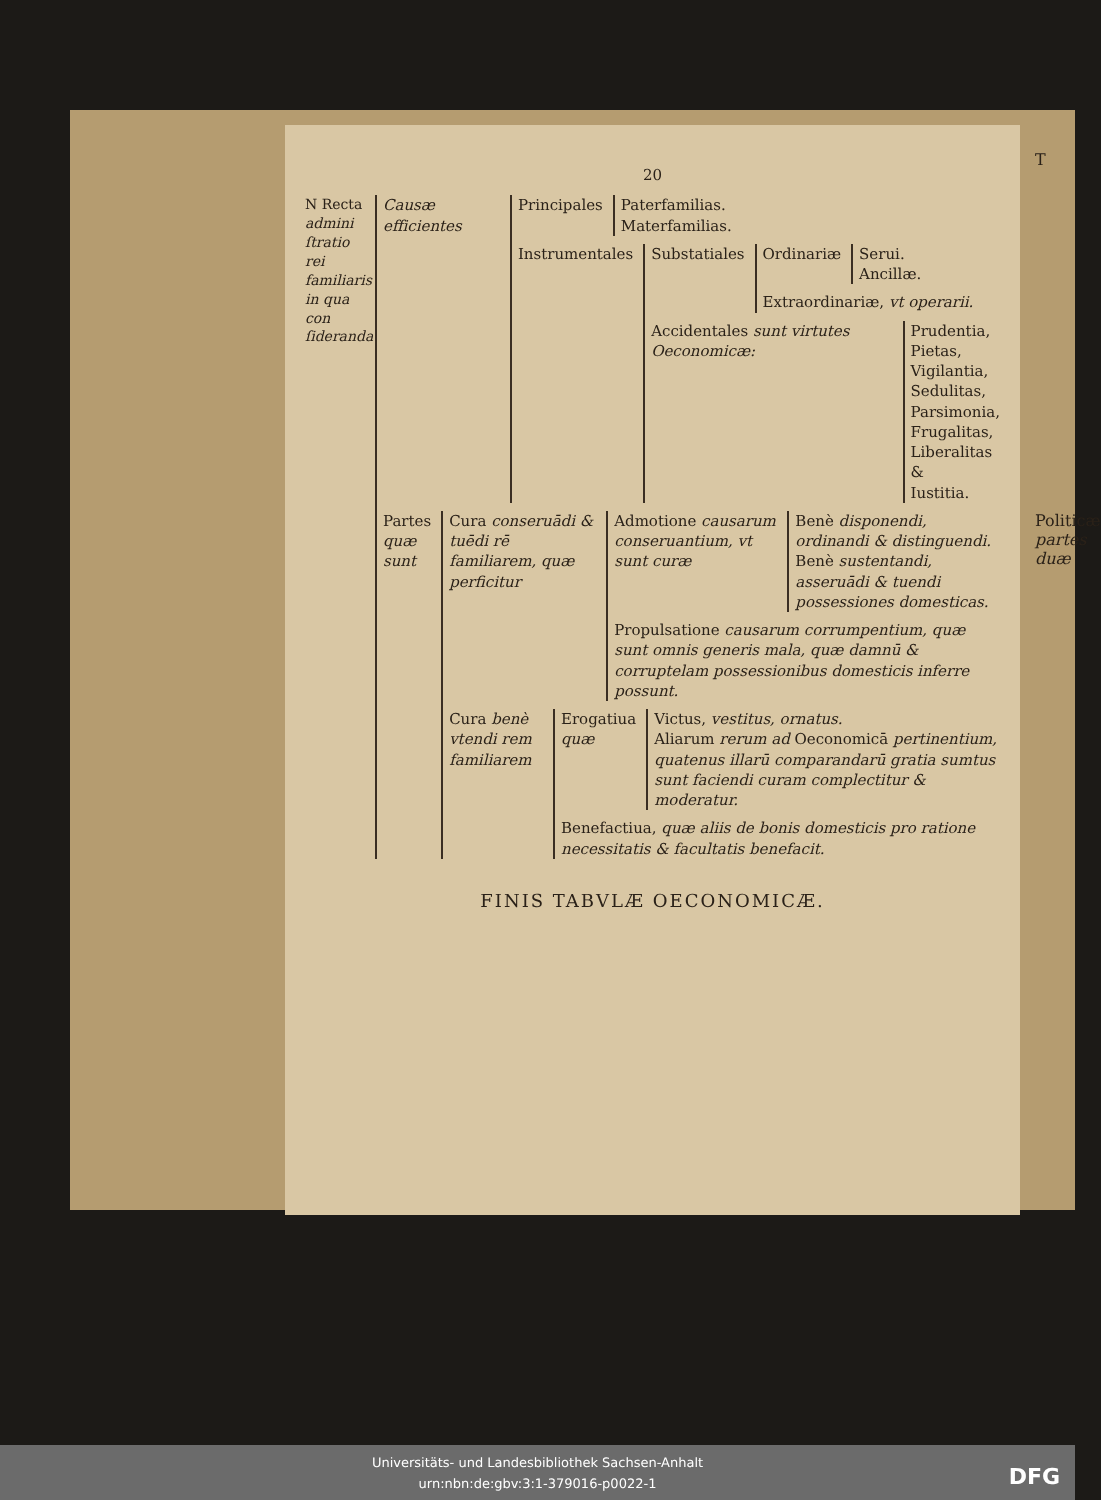20
N Recta admini ſtratio rei familiaris in qua con ſideranda
Causæ efficientes Principales Paterfamilias.
Materfamilias.
Instrumentales Substatiales Ordinariæ Serui.
Ancillæ.
Extraordinariæ, vt operarii.
Accidentales sunt virtutes Oeconomicæ:
Prudentia,
Pietas,
Vigilantia,
Sedulitas,
Parsimonia,
Frugalitas,
Liberalitas &
Iustitia.
Partes quæ sunt Cura conseruādi & tuēdi rē familiarem, quæ perficitur
Admotione causarum conseruantium, vt sunt curæ
Benè disponendi, ordinandi & distinguendi.
Benè sustentandi, asseruādi & tuendi possessiones domesticas.
Propulsatione causarum corrumpentium, quæ sunt omnis generis mala, quæ damnū & corruptelam possessionibus domesticis inferre possunt.
Cura benè vtendi rem familiarem
Erogatiua quæ Victus, vestitus, ornatus.
Aliarum rerum ad Oeconomicā pertinentium, quatenus illarū comparandarū gratia sumtus sunt faciendi curam complectitur & moderatur.
Benefactiua, quæ aliis de bonis domesticis pro ratione necessitatis & facultatis benefacit.
FINIS TABVLÆ OECONOMICÆ.
T
Politicæ partes duæ
Universitäts- und Landesbibliothek Sachsen-Anhalt
urn:nbn:de:gbv:3:1-379016-p0022-1
DFG